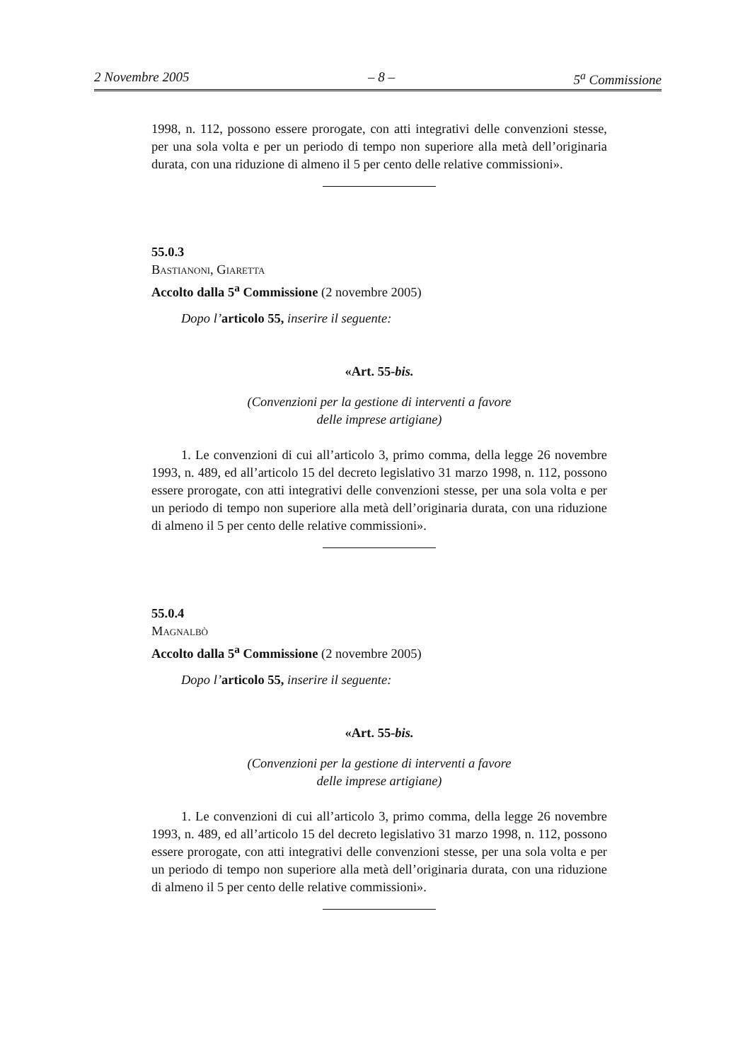2 Novembre 2005 – 8 – 5<sup>a</sup> Commissione
1998, n. 112, possono essere prorogate, con atti integrativi delle convenzioni stesse, per una sola volta e per un periodo di tempo non superiore alla metà dell’originaria durata, con una riduzione di almeno il 5 per cento delle relative commissioni».
55.0.3
Bastianoni, Giaretta
Accolto dalla 5<sup>a</sup> Commissione (2 novembre 2005)
Dopo l’articolo 55, inserire il seguente:
«Art. 55-bis.
(Convenzioni per la gestione di interventi a favore
delle imprese artigiane)
1. Le convenzioni di cui all’articolo 3, primo comma, della legge 26 novembre 1993, n. 489, ed all’articolo 15 del decreto legislativo 31 marzo 1998, n. 112, possono essere prorogate, con atti integrativi delle convenzioni stesse, per una sola volta e per un periodo di tempo non superiore alla metà dell’originaria durata, con una riduzione di almeno il 5 per cento delle relative commissioni».
55.0.4
Magnalbò
Accolto dalla 5<sup>a</sup> Commissione (2 novembre 2005)
Dopo l’articolo 55, inserire il seguente:
«Art. 55-bis.
(Convenzioni per la gestione di interventi a favore
delle imprese artigiane)
1. Le convenzioni di cui all’articolo 3, primo comma, della legge 26 novembre 1993, n. 489, ed all’articolo 15 del decreto legislativo 31 marzo 1998, n. 112, possono essere prorogate, con atti integrativi delle convenzioni stesse, per una sola volta e per un periodo di tempo non superiore alla metà dell’originaria durata, con una riduzione di almeno il 5 per cento delle relative commissioni».